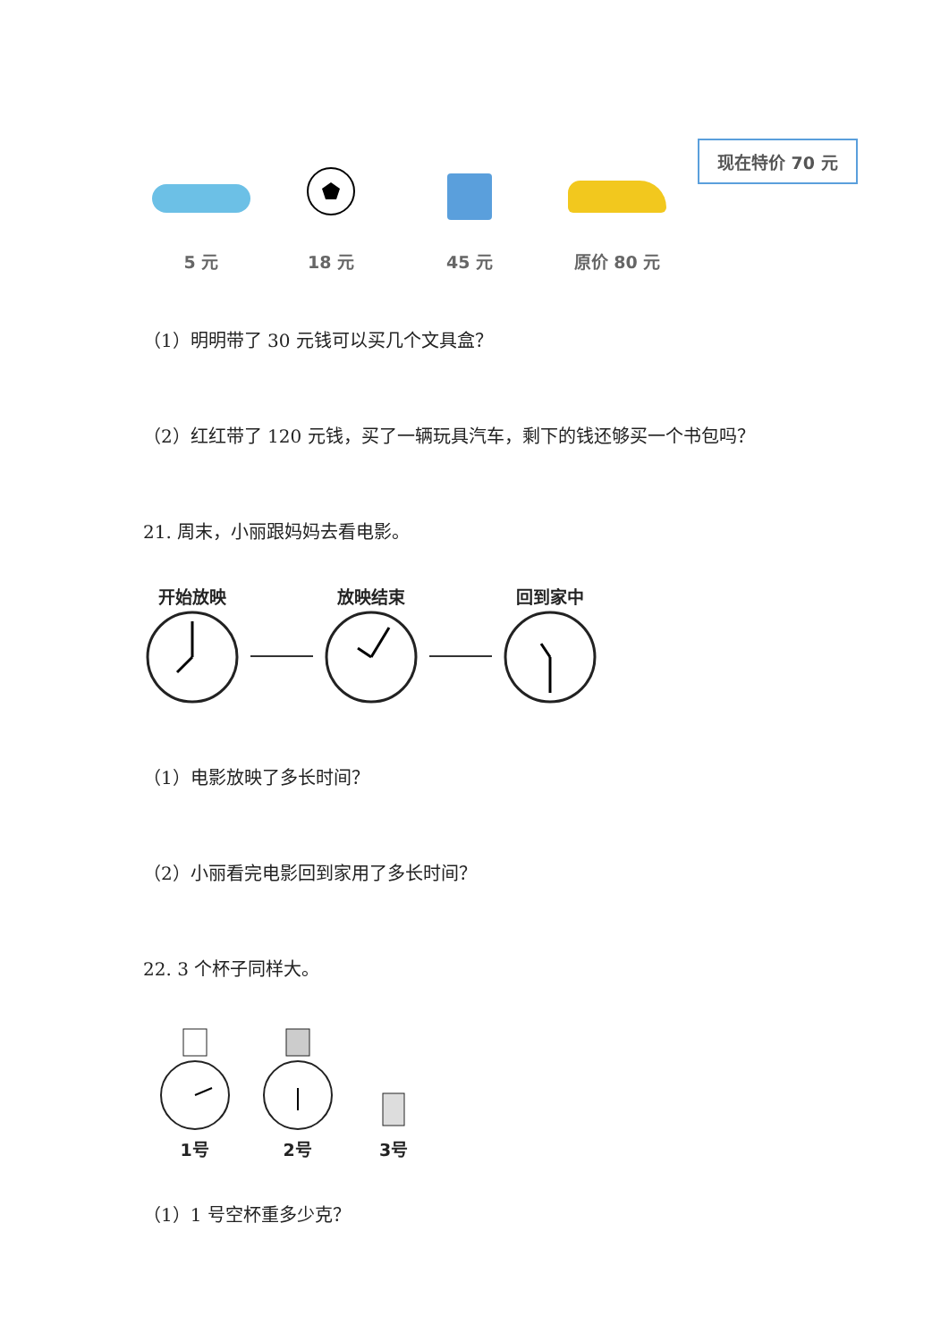5 元
18 元
45 元
原价 80 元
现在特价 70 元
（1）明明带了 30 元钱可以买几个文具盒？
（2）红红带了 120 元钱，买了一辆玩具汽车，剩下的钱还够买一个书包吗？
21. 周末，小丽跟妈妈去看电影。
开始放映 放映结束 回到家中
（1）电影放映了多长时间？
（2）小丽看完电影回到家用了多长时间？
22. 3 个杯子同样大。
1号
2号
3号
（1）1 号空杯重多少克？